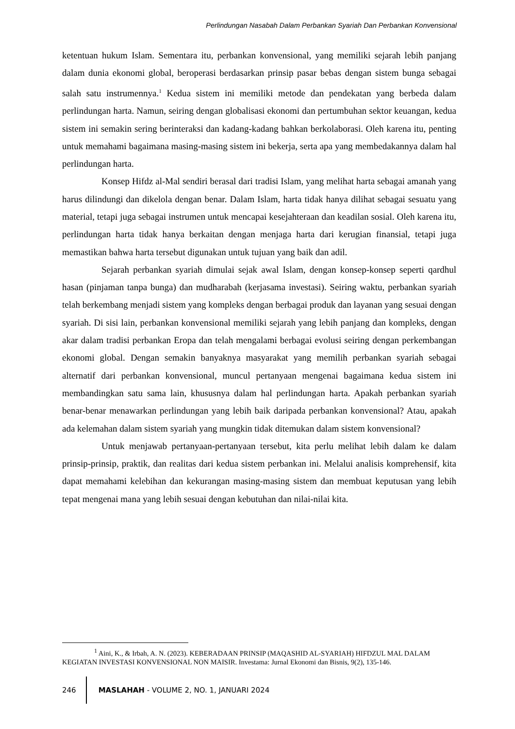Perlindungan Nasabah Dalam Perbankan Syariah Dan Perbankan Konvensional
ketentuan hukum Islam. Sementara itu, perbankan konvensional, yang memiliki sejarah lebih panjang dalam dunia ekonomi global, beroperasi berdasarkan prinsip pasar bebas dengan sistem bunga sebagai salah satu instrumennya.<sup>1</sup> Kedua sistem ini memiliki metode dan pendekatan yang berbeda dalam perlindungan harta. Namun, seiring dengan globalisasi ekonomi dan pertumbuhan sektor keuangan, kedua sistem ini semakin sering berinteraksi dan kadang-kadang bahkan berkolaborasi. Oleh karena itu, penting untuk memahami bagaimana masing-masing sistem ini bekerja, serta apa yang membedakannya dalam hal perlindungan harta.
Konsep Hifdz al-Mal sendiri berasal dari tradisi Islam, yang melihat harta sebagai amanah yang harus dilindungi dan dikelola dengan benar. Dalam Islam, harta tidak hanya dilihat sebagai sesuatu yang material, tetapi juga sebagai instrumen untuk mencapai kesejahteraan dan keadilan sosial. Oleh karena itu, perlindungan harta tidak hanya berkaitan dengan menjaga harta dari kerugian finansial, tetapi juga memastikan bahwa harta tersebut digunakan untuk tujuan yang baik dan adil.
Sejarah perbankan syariah dimulai sejak awal Islam, dengan konsep-konsep seperti qardhul hasan (pinjaman tanpa bunga) dan mudharabah (kerjasama investasi). Seiring waktu, perbankan syariah telah berkembang menjadi sistem yang kompleks dengan berbagai produk dan layanan yang sesuai dengan syariah. Di sisi lain, perbankan konvensional memiliki sejarah yang lebih panjang dan kompleks, dengan akar dalam tradisi perbankan Eropa dan telah mengalami berbagai evolusi seiring dengan perkembangan ekonomi global. Dengan semakin banyaknya masyarakat yang memilih perbankan syariah sebagai alternatif dari perbankan konvensional, muncul pertanyaan mengenai bagaimana kedua sistem ini membandingkan satu sama lain, khususnya dalam hal perlindungan harta. Apakah perbankan syariah benar-benar menawarkan perlindungan yang lebih baik daripada perbankan konvensional? Atau, apakah ada kelemahan dalam sistem syariah yang mungkin tidak ditemukan dalam sistem konvensional?
Untuk menjawab pertanyaan-pertanyaan tersebut, kita perlu melihat lebih dalam ke dalam prinsip-prinsip, praktik, dan realitas dari kedua sistem perbankan ini. Melalui analisis komprehensif, kita dapat memahami kelebihan dan kekurangan masing-masing sistem dan membuat keputusan yang lebih tepat mengenai mana yang lebih sesuai dengan kebutuhan dan nilai-nilai kita.
<sup>1</sup> Aini, K., & Irbah, A. N. (2023). KEBERADAAN PRINSIP (MAQASHID AL-SYARIAH) HIFDZUL MAL DALAM KEGIATAN INVESTASI KONVENSIONAL NON MAISIR. Investama: Jurnal Ekonomi dan Bisnis, 9(2), 135-146.
246 MASLAHAH - VOLUME 2, NO. 1, JANUARI 2024